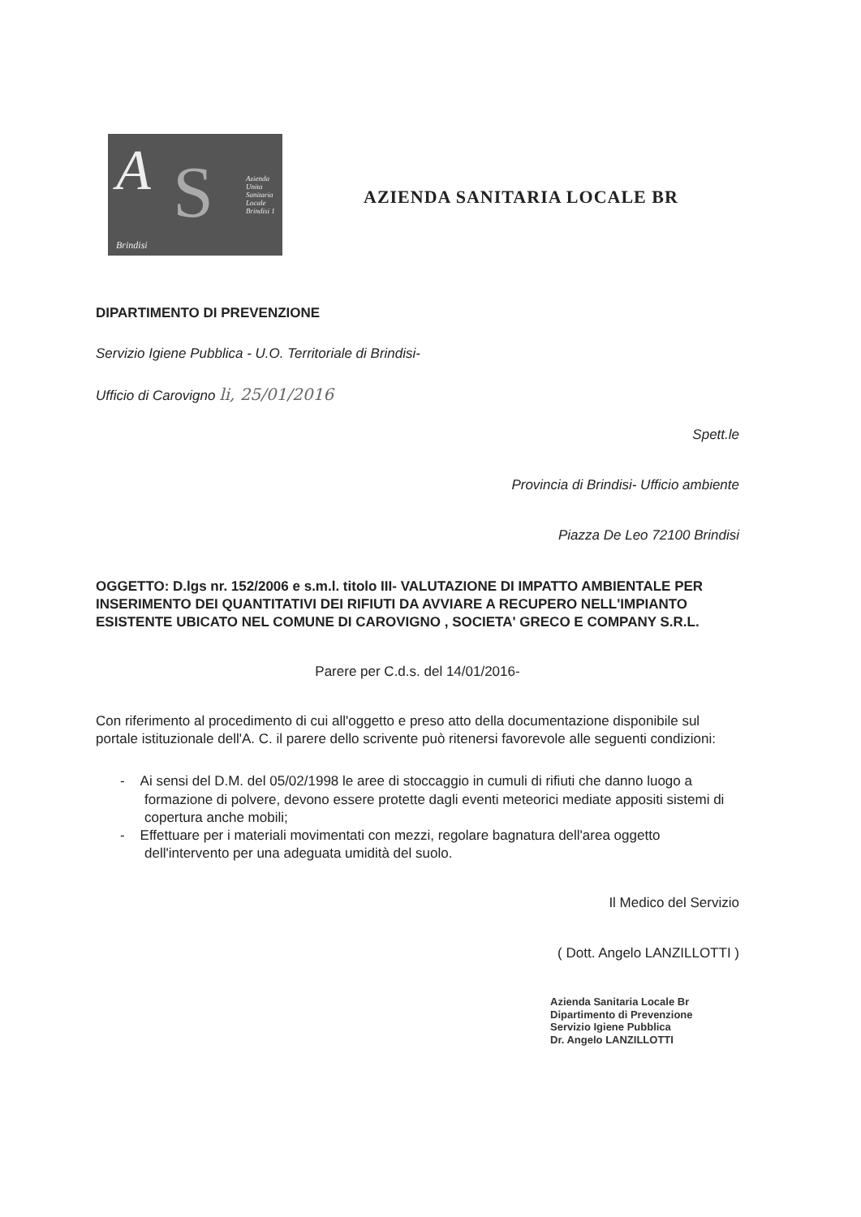A S Azienda Unita Sanitaria Locale Brindisi 1
Brindisi
AZIENDA SANITARIA LOCALE BR
DIPARTIMENTO DI PREVENZIONE
Servizio Igiene Pubblica - U.O. Territoriale di Brindisi-
Ufficio di Carovigno li, 25/01/2016
Spett.le
Provincia di Brindisi- Ufficio ambiente
Piazza De Leo 72100 Brindisi
OGGETTO: D.lgs nr. 152/2006 e s.m.l. titolo III- VALUTAZIONE DI IMPATTO AMBIENTALE PER INSERIMENTO DEI QUANTITATIVI DEI RIFIUTI DA AVVIARE A RECUPERO NELL'IMPIANTO ESISTENTE UBICATO NEL COMUNE DI CAROVIGNO , SOCIETA' GRECO E COMPANY S.R.L.
Parere per C.d.s. del 14/01/2016-
Con riferimento al procedimento di cui all'oggetto e preso atto della documentazione disponibile sul portale istituzionale dell'A. C. il parere dello scrivente può ritenersi favorevole alle seguenti condizioni:
- Ai sensi del D.M. del 05/02/1998 le aree di stoccaggio in cumuli di rifiuti che danno luogo a formazione di polvere, devono essere protette dagli eventi meteorici mediate appositi sistemi di copertura anche mobili;
- Effettuare per i materiali movimentati con mezzi, regolare bagnatura dell'area oggetto dell'intervento per una adeguata umidità del suolo.
Il Medico del Servizio
( Dott. Angelo LANZILLOTTI )
Azienda Sanitaria Locale Br
Dipartimento di Prevenzione
Servizio Igiene Pubblica
Dr. Angelo LANZILLOTTI